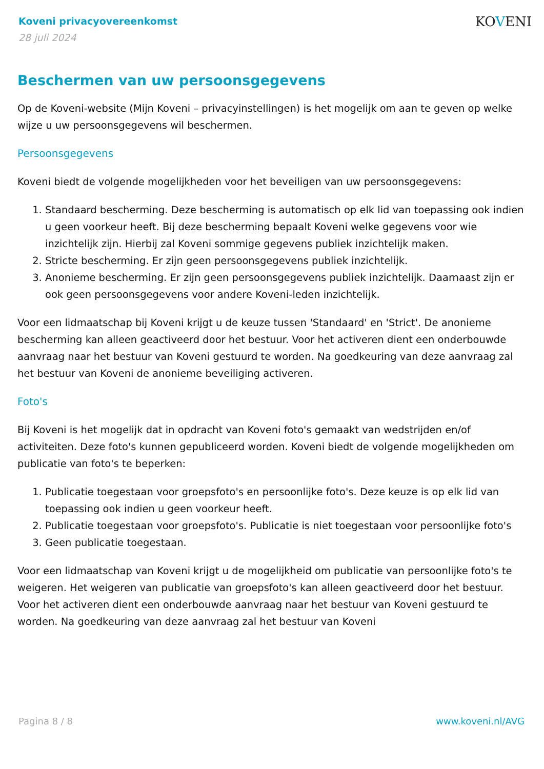Koveni privacyovereenkomst
28 juli 2024
KOVENI
Beschermen van uw persoonsgegevens
Op de Koveni-website (Mijn Koveni – privacyinstellingen) is het mogelijk om aan te geven op welke wijze u uw persoonsgegevens wil beschermen.
Persoonsgegevens
Koveni biedt de volgende mogelijkheden voor het beveiligen van uw persoonsgegevens:
1. Standaard bescherming. Deze bescherming is automatisch op elk lid van toepassing ook indien u geen voorkeur heeft. Bij deze bescherming bepaalt Koveni welke gegevens voor wie inzichtelijk zijn. Hierbij zal Koveni sommige gegevens publiek inzichtelijk maken.
2. Stricte bescherming. Er zijn geen persoonsgegevens publiek inzichtelijk.
3. Anonieme bescherming. Er zijn geen persoonsgegevens publiek inzichtelijk. Daarnaast zijn er ook geen persoonsgegevens voor andere Koveni-leden inzichtelijk.
Voor een lidmaatschap bij Koveni krijgt u de keuze tussen 'Standaard' en 'Strict'. De anonieme bescherming kan alleen geactiveerd door het bestuur. Voor het activeren dient een onderbouwde aanvraag naar het bestuur van Koveni gestuurd te worden. Na goedkeuring van deze aanvraag zal het bestuur van Koveni de anonieme beveiliging activeren.
Foto's
Bij Koveni is het mogelijk dat in opdracht van Koveni foto's gemaakt van wedstrijden en/of activiteiten. Deze foto's kunnen gepubliceerd worden. Koveni biedt de volgende mogelijkheden om publicatie van foto's te beperken:
1. Publicatie toegestaan voor groepsfoto's en persoonlijke foto's. Deze keuze is op elk lid van toepassing ook indien u geen voorkeur heeft.
2. Publicatie toegestaan voor groepsfoto's. Publicatie is niet toegestaan voor persoonlijke foto's
3. Geen publicatie toegestaan.
Voor een lidmaatschap van Koveni krijgt u de mogelijkheid om publicatie van persoonlijke foto's te weigeren. Het weigeren van publicatie van groepsfoto's kan alleen geactiveerd door het bestuur. Voor het activeren dient een onderbouwde aanvraag naar het bestuur van Koveni gestuurd te worden. Na goedkeuring van deze aanvraag zal het bestuur van Koveni
Pagina 8 / 8 www.koveni.nl/AVG